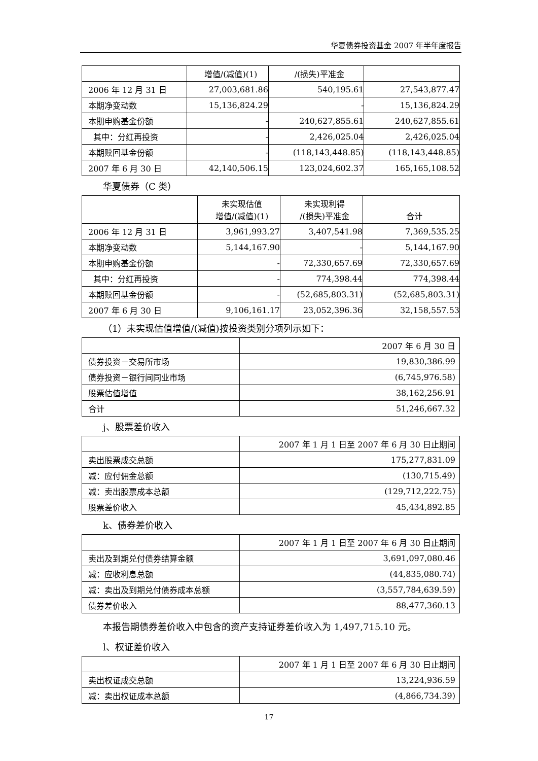华夏债券投资基金 2007 年半年度报告
| | 增值/(减值)(1) | /(损失)平准金 | |
| --- | --- | --- | --- |
| 2006 年 12 月 31 日 | 27,003,681.86 | 540,195.61 | 27,543,877.47 |
| 本期净变动数 | 15,136,824.29 | - | 15,136,824.29 |
| 本期申购基金份额 | - | 240,627,855.61 | 240,627,855.61 |
| 其中：分红再投资 | - | 2,426,025.04 | 2,426,025.04 |
| 本期赎回基金份额 | - | (118,143,448.85) | (118,143,448.85) |
| 2007 年 6 月 30 日 | 42,140,506.15 | 123,024,602.37 | 165,165,108.52 |
华夏债券（C 类）
| | 未实现估值 增值/(减值)(1) | 未实现利得 /(损失)平准金 | 合计 |
| --- | --- | --- | --- |
| 2006 年 12 月 31 日 | 3,961,993.27 | 3,407,541.98 | 7,369,535.25 |
| 本期净变动数 | 5,144,167.90 | - | 5,144,167.90 |
| 本期申购基金份额 | - | 72,330,657.69 | 72,330,657.69 |
| 其中：分红再投资 | - | 774,398.44 | 774,398.44 |
| 本期赎回基金份额 | - | (52,685,803.31) | (52,685,803.31) |
| 2007 年 6 月 30 日 | 9,106,161.17 | 23,052,396.36 | 32,158,557.53 |
（1）未实现估值增值/(减值)按投资类别分项列示如下：
| | 2007 年 6 月 30 日 |
| --- | --- |
| 债券投资－交易所市场 | 19,830,386.99 |
| 债券投资－银行间同业市场 | (6,745,976.58) |
| 股票估值增值 | 38,162,256.91 |
| 合计 | 51,246,667.32 |
j、股票差价收入
| | 2007 年 1 月 1 日至 2007 年 6 月 30 日止期间 |
| --- | --- |
| 卖出股票成交总额 | 175,277,831.09 |
| 减：应付佣金总额 | (130,715.49) |
| 减：卖出股票成本总额 | (129,712,222.75) |
| 股票差价收入 | 45,434,892.85 |
k、债券差价收入
| | 2007 年 1 月 1 日至 2007 年 6 月 30 日止期间 |
| --- | --- |
| 卖出及到期兑付债券结算金额 | 3,691,097,080.46 |
| 减：应收利息总额 | (44,835,080.74) |
| 减：卖出及到期兑付债券成本总额 | (3,557,784,639.59) |
| 债券差价收入 | 88,477,360.13 |
本报告期债券差价收入中包含的资产支持证券差价收入为 1,497,715.10 元。
l、权证差价收入
| | 2007 年 1 月 1 日至 2007 年 6 月 30 日止期间 |
| --- | --- |
| 卖出权证成交总额 | 13,224,936.59 |
| 减：卖出权证成本总额 | (4,866,734.39) |
17